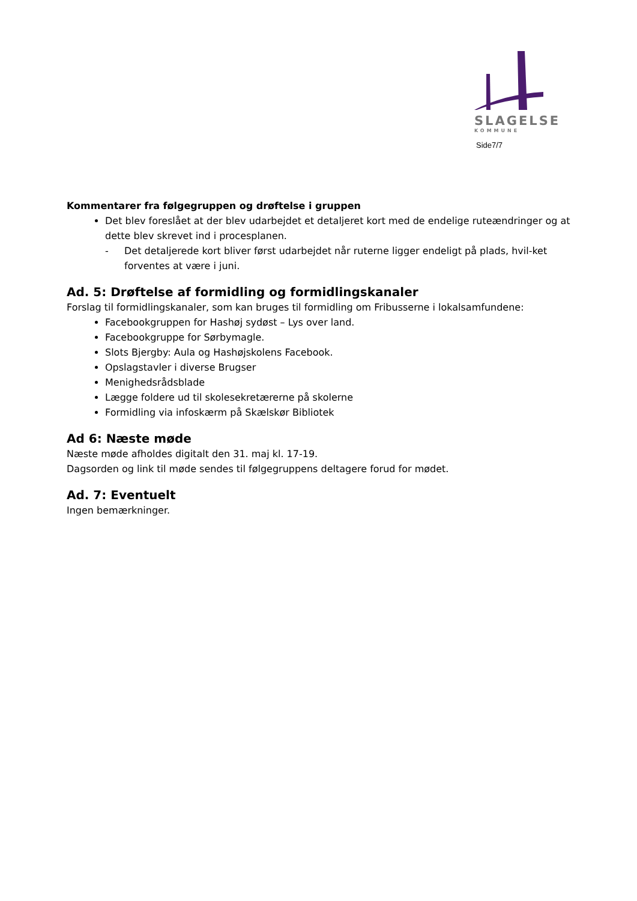SLAGELSE
KOMMUNE
Side7/7
Kommentarer fra følgegruppen og drøftelse i gruppen
Det blev foreslået at der blev udarbejdet et detaljeret kort med de endelige ruteændringer og at dette blev skrevet ind i procesplanen.
- Det detaljerede kort bliver først udarbejdet når ruterne ligger endeligt på plads, hvil-ket forventes at være i juni.
Ad. 5: Drøftelse af formidling og formidlingskanaler
Forslag til formidlingskanaler, som kan bruges til formidling om Fribusserne i lokalsamfundene:
Facebookgruppen for Hashøj sydøst – Lys over land.
Facebookgruppe for Sørbymagle.
Slots Bjergby: Aula og Hashøjskolens Facebook.
Opslagstavler i diverse Brugser
Menighedsrådsblade
Lægge foldere ud til skolesekretærerne på skolerne
Formidling via infoskærm på Skælskør Bibliotek
Ad 6: Næste møde
Næste møde afholdes digitalt den 31. maj kl. 17-19.
Dagsorden og link til møde sendes til følgegruppens deltagere forud for mødet.
Ad. 7: Eventuelt
Ingen bemærkninger.